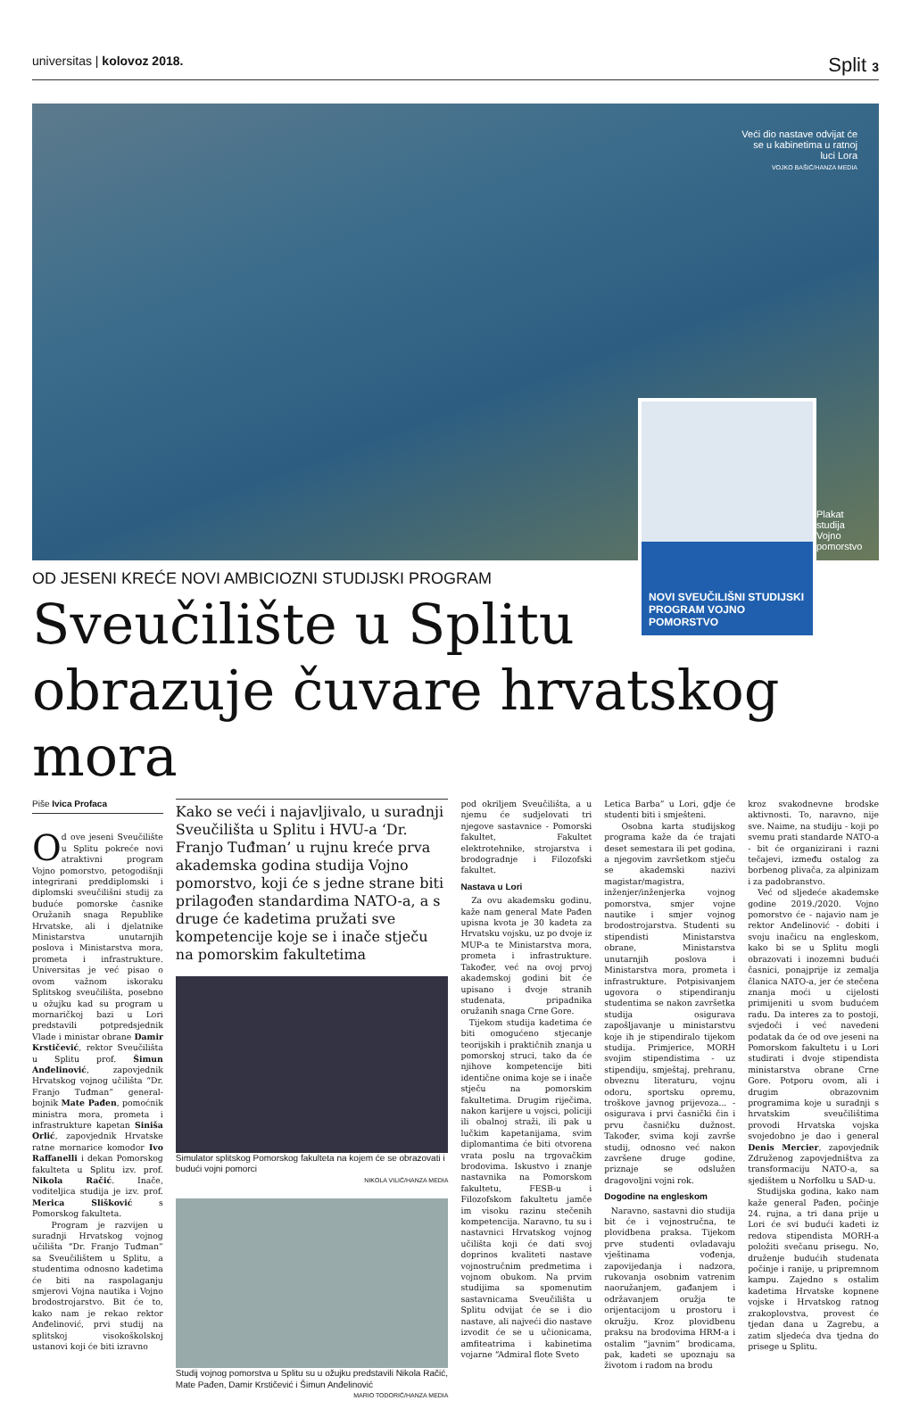universitas | kolovoz 2018. Split 3
Veći dio nastave odvijat će se u kabinetima u ratnoj luci Lora
VOJKO BAŠIĆ/HANZA MEDIA
NOVI SVEUČILIŠNI STUDIJSKI PROGRAM VOJNO POMORSTVO
Plakat studija Vojno pomorstvo
OD JESENI KREĆE NOVI AMBICIOZNI STUDIJSKI PROGRAM
Sveučilište u Splitu
obrazuje čuvare hrvatskog mora
Piše Ivica Profaca
Od ove jeseni Sveučilište u Splitu pokreće novi atraktivni program Vojno pomorstvo, petogodišnji integrirani preddiplomski i diplomski sveučilišni studij za buduće pomorske časnike Oružanih snaga Republike Hrvatske, ali i djelatnike Ministarstva unutarnjih poslova i Ministarstva mora, prometa i infrastrukture. Universitas je već pisao o ovom važnom iskoraku Splitskog sveučilišta, posebno u ožujku kad su program u mornaričkoj bazi u Lori predstavili potpredsjednik Vlade i ministar obrane Damir Krstičević, rektor Sveučilišta u Splitu prof. Šimun Anđelinović, zapovjednik Hrvatskog vojnog učilišta “Dr. Franjo Tuđman” general-bojnik Mate Pađen, pomoćnik ministra mora, prometa i infrastrukture kapetan Siniša Orlić, zapovjednik Hrvatske ratne mornarice komodor Ivo Raffanelli i dekan Pomorskog fakulteta u Splitu izv. prof. Nikola Račić. Inače, voditeljica studija je izv. prof. Merica Slišković s Pomorskog fakulteta.
Program je razvijen u suradnji Hrvatskog vojnog učilišta “Dr. Franjo Tuđman” sa Sveučilištem u Splitu, a studentima odnosno kadetima će biti na raspolaganju smjerovi Vojna nautika i Vojno brodostrojarstvo. Bit će to, kako nam je rekao rektor Anđelinović, prvi studij na splitskoj visokoškolskoj ustanovi koji će biti izravno
Kako se veći i najavljivalo, u suradnji Sveučilišta u Splitu i HVU-a ‘Dr. Franjo Tuđman’ u rujnu kreće prva akademska godina studija Vojno pomorstvo, koji će s jedne strane biti prilagođen standardima NATO-a, a s druge će kadetima pružati sve kompetencije koje se i inače stječu na pomorskim fakultetima
Simulator splitskog Pomorskog fakulteta na kojem će se obrazovati i budući vojni pomorci
NIKOLA VILIĆ/HANZA MEDIA
Studij vojnog pomorstva u Splitu su u ožujku predstavili Nikola Račić, Mate Pađen, Damir Krstičević i Šimun Anđelinović
MARIO TODORIĆ/HANZA MEDIA
pod okriljem Sveučilišta, a u njemu će sudjelovati tri njegove sastavnice - Pomorski fakultet, Fakultet elektrotehnike, strojarstva i brodogradnje i Filozofski fakultet.
Nastava u Lori
Za ovu akademsku godinu, kaže nam general Mate Pađen upisna kvota je 30 kadeta za Hrvatsku vojsku, uz po dvoje iz MUP-a te Ministarstva mora, prometa i infrastrukture. Također, već na ovoj prvoj akademskoj godini bit će upisano i dvoje stranih studenata, pripadnika oružanih snaga Crne Gore.
Tijekom studija kadetima će biti omogućeno stjecanje teorijskih i praktičnih znanja u pomorskoj struci, tako da će njihove kompetencije biti identične onima koje se i inače stječu na pomorskim fakultetima. Drugim riječima, nakon karijere u vojsci, policiji ili obalnoj straži, ili pak u lučkim kapetanijama, svim diplomantima će biti otvorena vrata poslu na trgovačkim brodovima. Iskustvo i znanje nastavnika na Pomorskom fakultetu, FESB-u i Filozofskom fakultetu jamče im visoku razinu stečenih kompetencija. Naravno, tu su i nastavnici Hrvatskog vojnog učilišta koji će dati svoj doprinos kvaliteti nastave vojnostručnim predmetima i vojnom obukom. Na prvim studijima sa spomenutim sastavnicama Sveučilišta u Splitu odvijat će se i dio nastave, ali najveći dio nastave izvodit će se u učionicama, amfiteatrima i kabinetima vojarne “Admiral flote Sveto
Letica Barba” u Lori, gdje će studenti biti i smješteni.
Osobna karta studijskog programa kaže da će trajati deset semestara ili pet godina, a njegovim završetkom stječu se akademski nazivi magistar/magistra, inženjer/inženjerka vojnog pomorstva, smjer vojne nautike i smjer vojnog brodostrojarstva. Studenti su stipendisti Ministarstva obrane, Ministarstva unutarnjih poslova i Ministarstva mora, prometa i infrastrukture. Potpisivanjem ugovora o stipendiranju studentima se nakon završetka studija osigurava zapošljavanje u ministarstvu koje ih je stipendiralo tijekom studija. Primjerice, MORH svojim stipendistima - uz stipendiju, smještaj, prehranu, obveznu literaturu, vojnu odoru, sportsku opremu, troškove javnog prijevoza... - osigurava i prvi časnički čin i prvu časničku dužnost. Također, svima koji završe studij, odnosno već nakon završene druge godine, priznaje se odslužen dragovoljni vojni rok.
Dogodine na engleskom
Naravno, sastavni dio studija bit će i vojnostručna, te plovidbena praksa. Tijekom prve studenti ovladavaju vještinama vođenja, zapovijedanja i nadzora, rukovanja osobnim vatrenim naoružanjem, gađanjem i održavanjem oružja te orijentacijom u prostoru i okružju. Kroz plovidbenu praksu na brodovima HRM-a i ostalim “javnim” brodicama, pak, kadeti se upoznaju sa životom i radom na brodu
kroz svakodnevne brodske aktivnosti. To, naravno, nije sve. Naime, na studiju - koji po svemu prati standarde NATO-a - bit će organizirani i razni tečajevi, između ostalog za borbenog plivača, za alpinizam i za padobranstvo.
Već od sljedeće akademske godine 2019./2020. Vojno pomorstvo će - najavio nam je rektor Anđelinović - dobiti i svoju inačicu na engleskom, kako bi se u Splitu mogli obrazovati i inozemni budući časnici, ponajprije iz zemalja članica NATO-a, jer će stečena znanja moći u cijelosti primijeniti u svom budućem radu. Da interes za to postoji, svjedoči i već navedeni podatak da će od ove jeseni na Pomorskom fakultetu i u Lori studirati i dvoje stipendista ministarstva obrane Crne Gore. Potporu ovom, ali i drugim obrazovnim programima koje u suradnji s hrvatskim sveučilištima provodi Hrvatska vojska svojedobno je dao i general Denis Mercier, zapovjednik Združenog zapovjedništva za transformaciju NATO-a, sa sjedištem u Norfolku u SAD-u.
Studijska godina, kako nam kaže general Pađen, počinje 24. rujna, a tri dana prije u Lori će svi budući kadeti iz redova stipendista MORH-a položiti svečanu prisegu. No, druženje budućih studenata počinje i ranije, u pripremnom kampu. Zajedno s ostalim kadetima Hrvatske kopnene vojske i Hrvatskog ratnog zrakoplovstva, provest će tjedan dana u Zagrebu, a zatim sljedeća dva tjedna do prisege u Splitu.